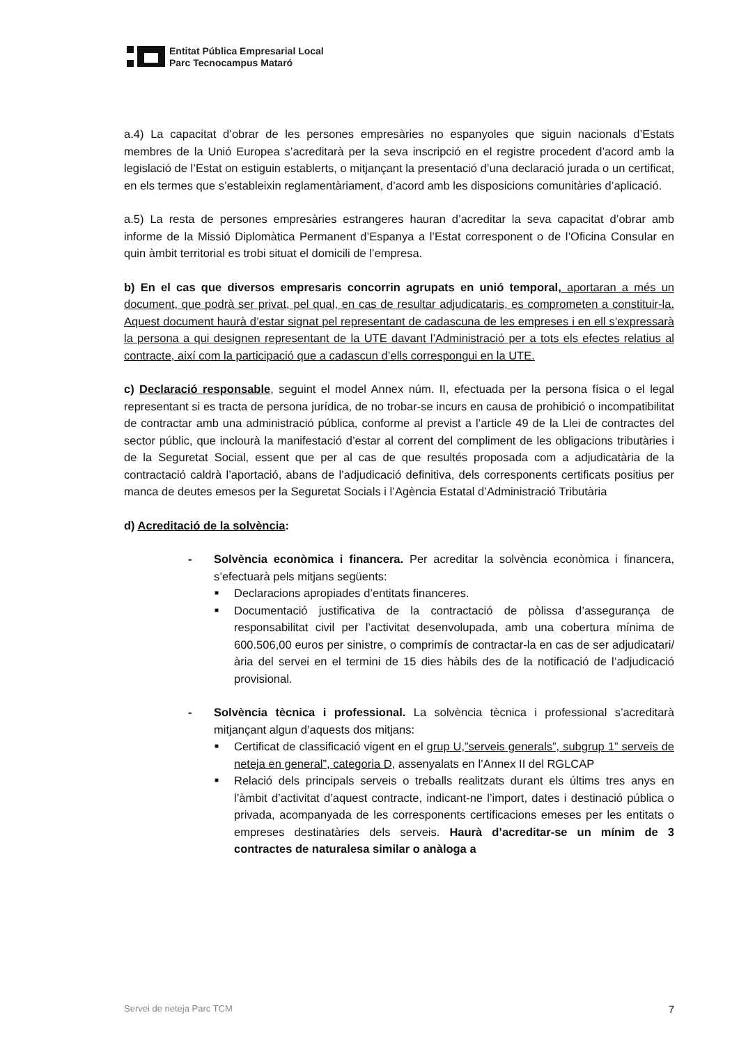Entitat Pública Empresarial Local
Parc Tecnocampus Mataró
a.4) La capacitat d’obrar de les persones empresàries no espanyoles que siguin nacionals d’Estats membres de la Unió Europea s’acreditarà per la seva inscripció en el registre procedent d’acord amb la legislació de l’Estat on estiguin establerts, o mitjançant la presentació d’una declaració jurada o un certificat, en els termes que s’estableixin reglamentàriament, d’acord amb les disposicions comunitàries d’aplicació.
a.5) La resta de persones empresàries estrangeres hauran d’acreditar la seva capacitat d’obrar amb informe de la Missió Diplomàtica Permanent d’Espanya a l’Estat corresponent o de l’Oficina Consular en quin àmbit territorial es trobi situat el domicili de l’empresa.
b) En el cas que diversos empresaris concorrin agrupats en unió temporal, aportaran a més un document, que podrà ser privat, pel qual, en cas de resultar adjudicataris, es comprometen a constituir-la. Aquest document haurà d’estar signat pel representant de cadascuna de les empreses i en ell s’expressarà la persona a qui designen representant de la UTE davant l’Administració per a tots els efectes relatius al contracte, així com la participació que a cadascun d’ells correspongui en la UTE.
c) Declaració responsable, seguint el model Annex núm. II, efectuada per la persona física o el legal representant si es tracta de persona jurídica, de no trobar-se incurs en causa de prohibició o incompatibilitat de contractar amb una administració pública, conforme al previst a l’article 49 de la Llei de contractes del sector públic, que inclourà la manifestació d’estar al corrent del compliment de les obligacions tributàries i de la Seguretat Social, essent que per al cas de que resultés proposada com a adjudicatària de la contractació caldrà l’aportació, abans de l’adjudicació definitiva, dels corresponents certificats positius per manca de deutes emesos per la Seguretat Socials i l’Agència Estatal d’Administració Tributària
d) Acreditació de la solvència:
- Solvència econòmica i financera. Per acreditar la solvència econòmica i financera, s’efectuarà pels mitjans següents:
■
Declaracions apropiades d’entitats financeres.
■
Documentació justificativa de la contractació de pòlissa d’assegurança de responsabilitat civil per l’activitat desenvolupada, amb una cobertura mínima de 600.506,00 euros per sinistre, o comprimís de contractar-la en cas de ser adjudicatari/ària del servei en el termini de 15 dies hàbils des de la notificació de l’adjudicació provisional.
- Solvència tècnica i professional. La solvència tècnica i professional s’acreditarà mitjançant algun d’aquests dos mitjans:
■
Certificat de classificació vigent en el grup U,”serveis generals”, subgrup 1” serveis de neteja en general”, categoria D, assenyalats en l’Annex II del RGLCAP
■
Relació dels principals serveis o treballs realitzats durant els últims tres anys en l’àmbit d’activitat d’aquest contracte, indicant-ne l’import, dates i destinació pública o privada, acompanyada de les corresponents certificacions emeses per les entitats o empreses destinatàries dels serveis. Haurà d’acreditar-se un mínim de 3 contractes de naturalesa similar o anàloga a
Servei de neteja Parc TCM 7